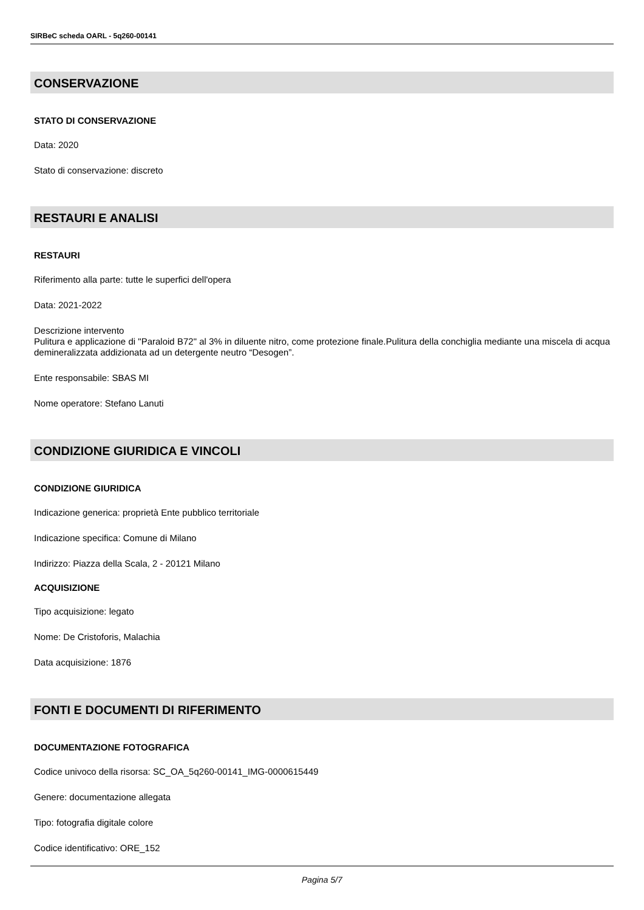SIRBeC scheda OARL - 5q260-00141
CONSERVAZIONE
STATO DI CONSERVAZIONE
Data: 2020
Stato di conservazione: discreto
RESTAURI E ANALISI
RESTAURI
Riferimento alla parte: tutte le superfici dell'opera
Data: 2021-2022
Descrizione intervento
Pulitura e applicazione di "Paraloid B72" al 3% in diluente nitro, come protezione finale.Pulitura della conchiglia mediante una miscela di acqua demineralizzata addizionata ad un detergente neutro “Desogen”.
Ente responsabile: SBAS MI
Nome operatore: Stefano Lanuti
CONDIZIONE GIURIDICA E VINCOLI
CONDIZIONE GIURIDICA
Indicazione generica: proprietà Ente pubblico territoriale
Indicazione specifica: Comune di Milano
Indirizzo: Piazza della Scala, 2 - 20121 Milano
ACQUISIZIONE
Tipo acquisizione: legato
Nome: De Cristoforis, Malachia
Data acquisizione: 1876
FONTI E DOCUMENTI DI RIFERIMENTO
DOCUMENTAZIONE FOTOGRAFICA
Codice univoco della risorsa: SC_OA_5q260-00141_IMG-0000615449
Genere: documentazione allegata
Tipo: fotografia digitale colore
Codice identificativo: ORE_152
Pagina 5/7